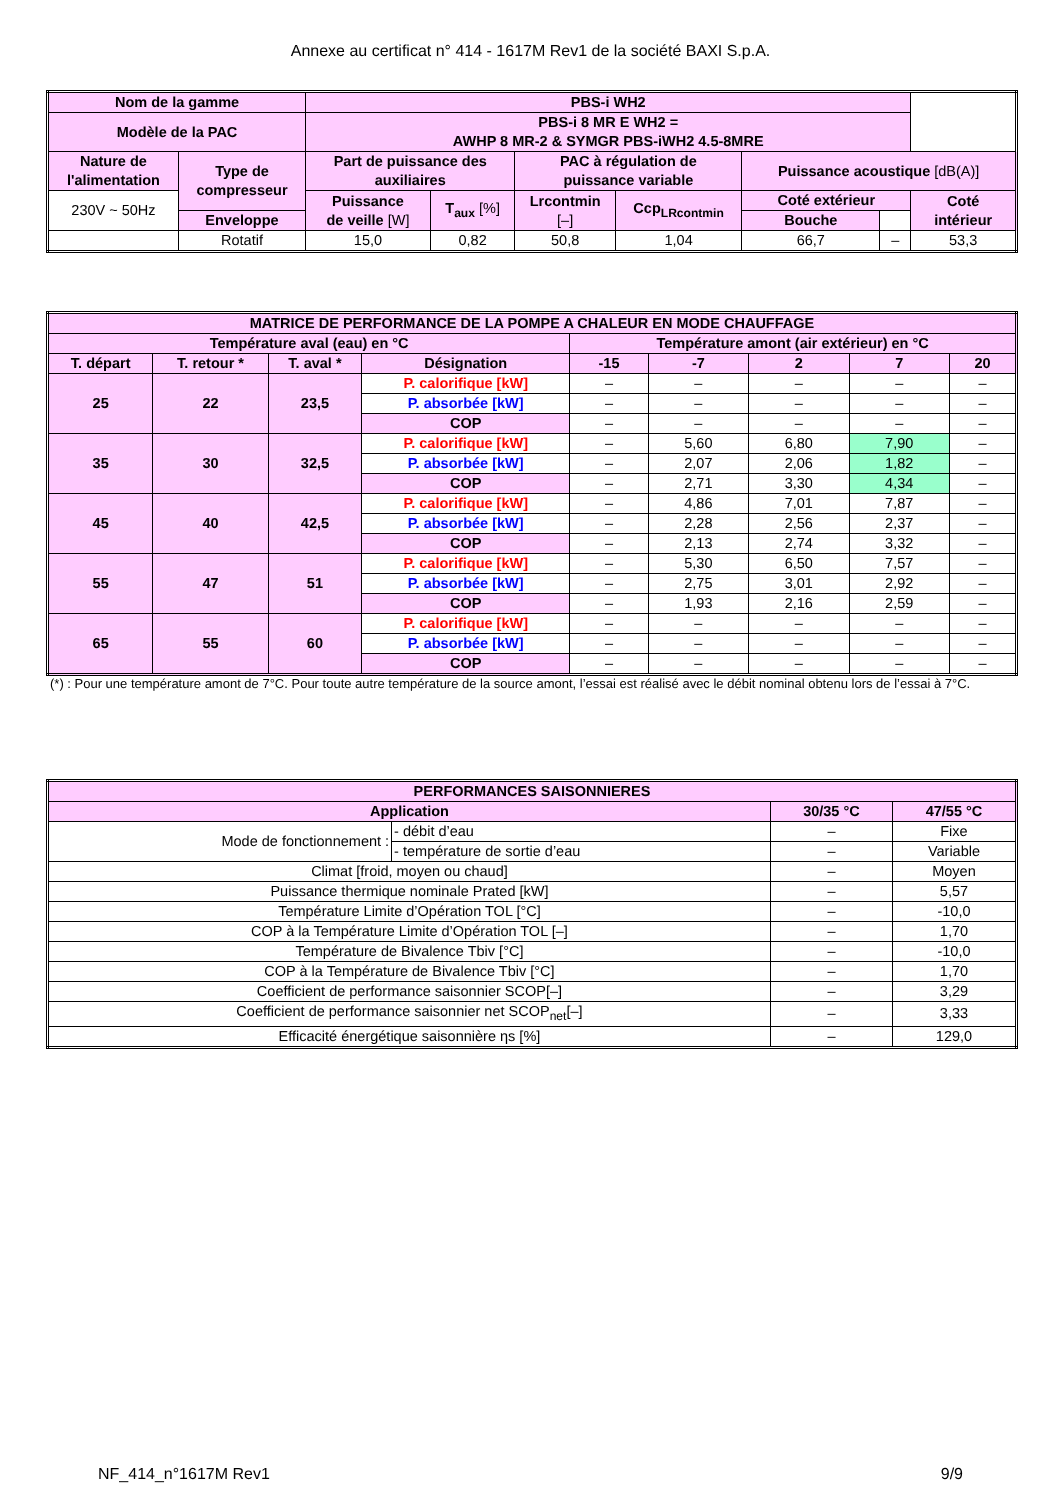Annexe au certificat n° 414 - 1617M Rev1 de la société BAXI S.p.A.
| Nom de la gamme | | PBS-i WH2 | | | | | | |
| --- | --- | --- | --- | --- | --- | --- | --- | --- |
| Modèle de la PAC | | PBS-i 8 MR E WH2 = AWHP 8 MR-2 & SYMGR PBS-iWH2 4.5-8MRE | | | | | | |
| Nature de l'alimentation | Type de compresseur | Part de puissance des auxiliaires | | PAC à régulation de puissance variable | | Puissance acoustique [dB(A)] | | |
| 230V ~ 50Hz | | Puissance de veille [W] | T<sub>aux</sub> [%] | Lrcontmin [–] | Ccp<sub>LRcontmin</sub> | Coté extérieur | | Coté intérieur |
| | | | | | | Enveloppe | Bouche | |
| | Rotatif | 15,0 | 0,82 | 50,8 | 1,04 | 66,7 | – | 53,3 |
| MATRICE DE PERFORMANCE DE LA POMPE A CHALEUR EN MODE CHAUFFAGE | | | | | | | | |
| --- | --- | --- | --- | --- | --- | --- | --- | --- |
| Température aval (eau) en °C | | | | Température amont (air extérieur) en °C | | | | |
| T. départ | T. retour * | T. aval * | Désignation | -15 | -7 | 2 | 7 | 20 |
| 25 | 22 | 23,5 | P. calorifique [kW] | – | – | – | – | – |
| | | | P. absorbée [kW] | – | – | – | – | – |
| | | | COP | – | – | – | – | – |
| 35 | 30 | 32,5 | P. calorifique [kW] | – | 5,60 | 6,80 | 7,90 | – |
| | | | P. absorbée [kW] | – | 2,07 | 2,06 | 1,82 | – |
| | | | COP | – | 2,71 | 3,30 | 4,34 | – |
| 45 | 40 | 42,5 | P. calorifique [kW] | – | 4,86 | 7,01 | 7,87 | – |
| | | | P. absorbée [kW] | – | 2,28 | 2,56 | 2,37 | – |
| | | | COP | – | 2,13 | 2,74 | 3,32 | – |
| 55 | 47 | 51 | P. calorifique [kW] | – | 5,30 | 6,50 | 7,57 | – |
| | | | P. absorbée [kW] | – | 2,75 | 3,01 | 2,92 | – |
| | | | COP | – | 1,93 | 2,16 | 2,59 | – |
| 65 | 55 | 60 | P. calorifique [kW] | – | – | – | – | – |
| | | | P. absorbée [kW] | – | – | – | – | – |
| | | | COP | – | – | – | – | – |
(*) : Pour une température amont de 7°C. Pour toute autre température de la source amont, l’essai est réalisé avec le débit nominal obtenu lors de l’essai à 7°C.
| PERFORMANCES SAISONNIERES | | | |
| --- | --- | --- | --- |
| Application | | 30/35 °C | 47/55 °C |
| Mode de fonctionnement : | - débit d’eau | – | Fixe |
| | - température de sortie d’eau | – | Variable |
| Climat [froid, moyen ou chaud] | | – | Moyen |
| Puissance thermique nominale Prated [kW] | | – | 5,57 |
| Température Limite d’Opération TOL [°C] | | – | -10,0 |
| COP à la Température Limite d’Opération TOL [–] | | – | 1,70 |
| Température de Bivalence Tbiv [°C] | | – | -10,0 |
| COP à la Température de Bivalence Tbiv [°C] | | – | 1,70 |
| Coefficient de performance saisonnier SCOP[–] | | – | 3,29 |
| Coefficient de performance saisonnier net SCOP<sub>net</sub>[–] | | – | 3,33 |
| Efficacité énergétique saisonnière ηs [%] | | – | 129,0 |
NF_414_n°1617M Rev1 9/9